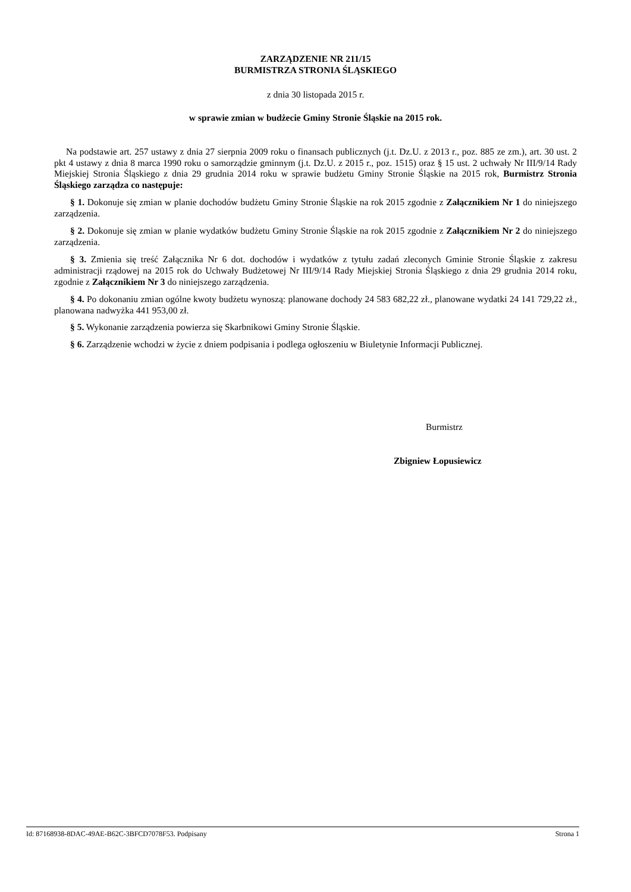ZARZĄDZENIE NR 211/15
BURMISTRZA STRONIA ŚLĄSKIEGO
z dnia 30 listopada 2015 r.
w sprawie zmian w budżecie Gminy Stronie Śląskie na 2015 rok.
Na podstawie art. 257 ustawy z dnia 27 sierpnia 2009 roku o finansach publicznych (j.t. Dz.U. z 2013 r., poz. 885 ze zm.), art. 30 ust. 2 pkt 4 ustawy z dnia 8 marca 1990 roku o samorządzie gminnym (j.t. Dz.U. z 2015 r., poz. 1515) oraz § 15 ust. 2 uchwały Nr III/9/14 Rady Miejskiej Stronia Śląskiego z dnia 29 grudnia 2014 roku w sprawie budżetu Gminy Stronie Śląskie na 2015 rok, Burmistrz Stronia Śląskiego zarządza co następuje:
§ 1. Dokonuje się zmian w planie dochodów budżetu Gminy Stronie Śląskie na rok 2015 zgodnie z Załącznikiem Nr 1 do niniejszego zarządzenia.
§ 2. Dokonuje się zmian w planie wydatków budżetu Gminy Stronie Śląskie na rok 2015 zgodnie z Załącznikiem Nr 2 do niniejszego zarządzenia.
§ 3. Zmienia się treść Załącznika Nr 6 dot. dochodów i wydatków z tytułu zadań zleconych Gminie Stronie Śląskie z zakresu administracji rządowej na 2015 rok do Uchwały Budżetowej Nr III/9/14 Rady Miejskiej Stronia Śląskiego z dnia 29 grudnia 2014 roku, zgodnie z Załącznikiem Nr 3 do niniejszego zarządzenia.
§ 4. Po dokonaniu zmian ogólne kwoty budżetu wynoszą: planowane dochody 24 583 682,22 zł., planowane wydatki 24 141 729,22 zł., planowana nadwyżka 441 953,00 zł.
§ 5. Wykonanie zarządzenia powierza się Skarbnikowi Gminy Stronie Śląskie.
§ 6. Zarządzenie wchodzi w życie z dniem podpisania i podlega ogłoszeniu w Biuletynie Informacji Publicznej.
Burmistrz
Zbigniew Łopusiewicz
Id: 87168938-8DAC-49AE-B62C-3BFCD7078F53. Podpisany Strona 1